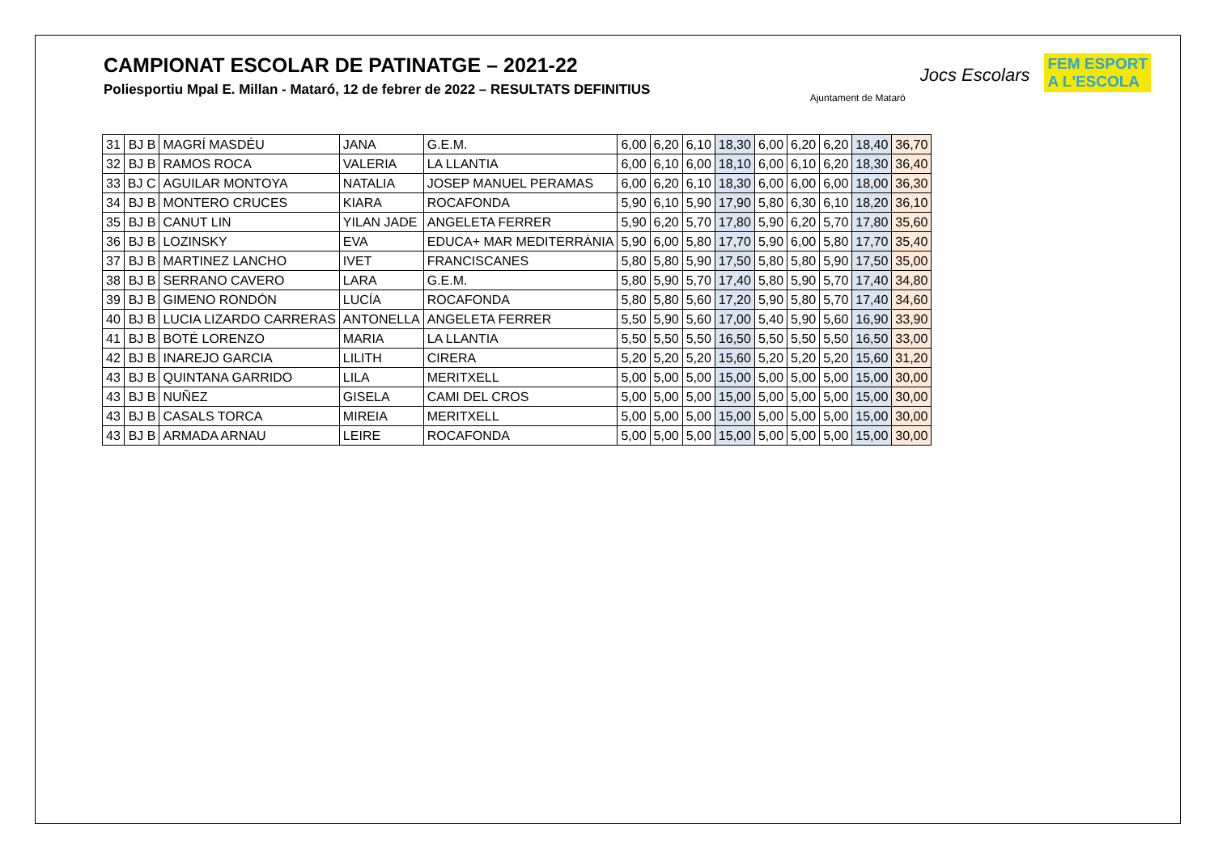CAMPIONAT ESCOLAR DE PATINATGE – 2021-22
Poliesportiu Mpal E. Millan - Mataró, 12 de febrer de 2022 – RESULTATS DEFINITIUS
Ajuntament de Mataró
Jocs Escolars
FEM ESPORT
A L'ESCOLA
| 31 | BJ B | MAGRÍ MASDÉU | JANA | G.E.M. | 6,00 | 6,20 | 6,10 | 18,30 | 6,00 | 6,20 | 6,20 | 18,40 | 36,70 |
| 32 | BJ B | RAMOS ROCA | VALERIA | LA LLANTIA | 6,00 | 6,10 | 6,00 | 18,10 | 6,00 | 6,10 | 6,20 | 18,30 | 36,40 |
| 33 | BJ C | AGUILAR MONTOYA | NATALIA | JOSEP MANUEL PERAMAS | 6,00 | 6,20 | 6,10 | 18,30 | 6,00 | 6,00 | 6,00 | 18,00 | 36,30 |
| 34 | BJ B | MONTERO CRUCES | KIARA | ROCAFONDA | 5,90 | 6,10 | 5,90 | 17,90 | 5,80 | 6,30 | 6,10 | 18,20 | 36,10 |
| 35 | BJ B | CANUT LIN | YILAN JADE | ANGELETA FERRER | 5,90 | 6,20 | 5,70 | 17,80 | 5,90 | 6,20 | 5,70 | 17,80 | 35,60 |
| 36 | BJ B | LOZINSKY | EVA | EDUCA+ MAR MEDITERRÀNIA | 5,90 | 6,00 | 5,80 | 17,70 | 5,90 | 6,00 | 5,80 | 17,70 | 35,40 |
| 37 | BJ B | MARTINEZ LANCHO | IVET | FRANCISCANES | 5,80 | 5,80 | 5,90 | 17,50 | 5,80 | 5,80 | 5,90 | 17,50 | 35,00 |
| 38 | BJ B | SERRANO CAVERO | LARA | G.E.M. | 5,80 | 5,90 | 5,70 | 17,40 | 5,80 | 5,90 | 5,70 | 17,40 | 34,80 |
| 39 | BJ B | GIMENO RONDÓN | LUCÍA | ROCAFONDA | 5,80 | 5,80 | 5,60 | 17,20 | 5,90 | 5,80 | 5,70 | 17,40 | 34,60 |
| 40 | BJ B | LUCIA LIZARDO CARRERAS | ANTONELLA | ANGELETA FERRER | 5,50 | 5,90 | 5,60 | 17,00 | 5,40 | 5,90 | 5,60 | 16,90 | 33,90 |
| 41 | BJ B | BOTÉ LORENZO | MARIA | LA LLANTIA | 5,50 | 5,50 | 5,50 | 16,50 | 5,50 | 5,50 | 5,50 | 16,50 | 33,00 |
| 42 | BJ B | INAREJO GARCIA | LILITH | CIRERA | 5,20 | 5,20 | 5,20 | 15,60 | 5,20 | 5,20 | 5,20 | 15,60 | 31,20 |
| 43 | BJ B | QUINTANA GARRIDO | LILA | MERITXELL | 5,00 | 5,00 | 5,00 | 15,00 | 5,00 | 5,00 | 5,00 | 15,00 | 30,00 |
| 43 | BJ B | NUÑEZ | GISELA | CAMI DEL CROS | 5,00 | 5,00 | 5,00 | 15,00 | 5,00 | 5,00 | 5,00 | 15,00 | 30,00 |
| 43 | BJ B | CASALS TORCA | MIREIA | MERITXELL | 5,00 | 5,00 | 5,00 | 15,00 | 5,00 | 5,00 | 5,00 | 15,00 | 30,00 |
| 43 | BJ B | ARMADA ARNAU | LEIRE | ROCAFONDA | 5,00 | 5,00 | 5,00 | 15,00 | 5,00 | 5,00 | 5,00 | 15,00 | 30,00 |